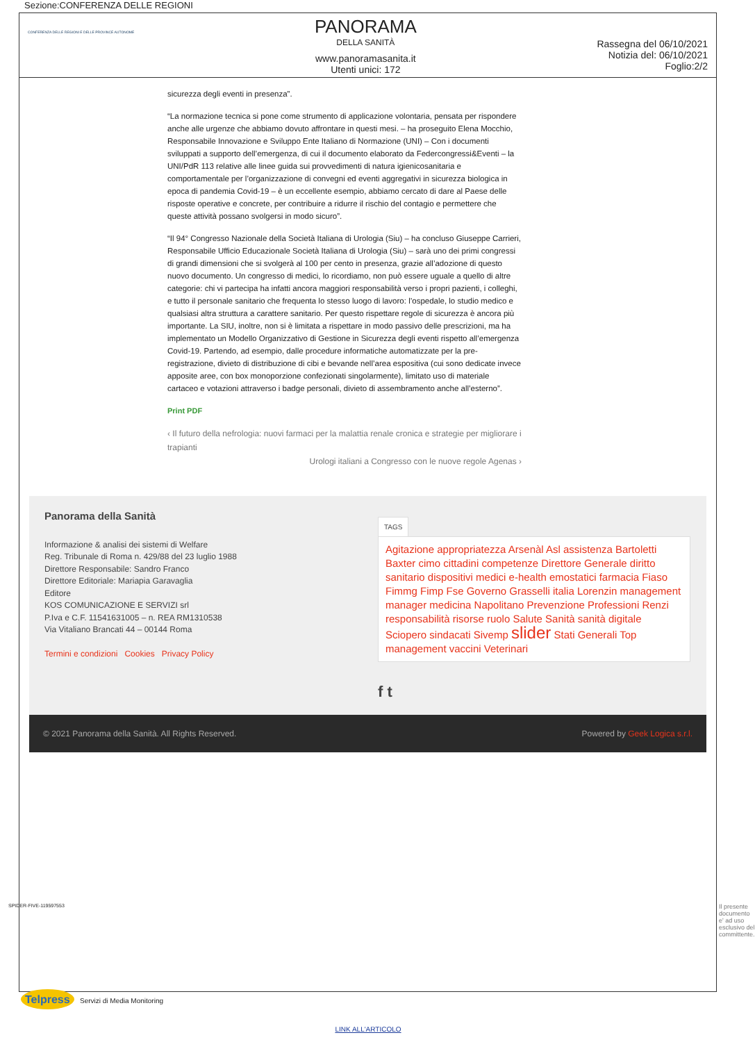Sezione:CONFERENZA DELLE REGIONI
CONFERENZA DELLE REGIONI E DELLE PROVINCE AUTONOME
PANORAMA
DELLA SANITÀ
www.panoramasanita.it
Utenti unici: 172
Rassegna del 06/10/2021
Notizia del: 06/10/2021
Foglio:2/2
sicurezza degli eventi in presenza”.
“La normazione tecnica si pone come strumento di applicazione volontaria, pensata per rispondere anche alle urgenze che abbiamo dovuto affrontare in questi mesi. – ha proseguito Elena Mocchio, Responsabile Innovazione e Sviluppo Ente Italiano di Normazione (UNI) – Con i documenti sviluppati a supporto dell’emergenza, di cui il documento elaborato da Federcongressi&Eventi – la UNI/PdR 113 relative alle linee guida sui provvedimenti di natura igienicosanitaria e comportamentale per l’organizzazione di convegni ed eventi aggregativi in sicurezza biologica in epoca di pandemia Covid-19 – è un eccellente esempio, abbiamo cercato di dare al Paese delle risposte operative e concrete, per contribuire a ridurre il rischio del contagio e permettere che queste attività possano svolgersi in modo sicuro”.
“Il 94° Congresso Nazionale della Società Italiana di Urologia (Siu) – ha concluso Giuseppe Carrieri, Responsabile Ufficio Educazionale Società Italiana di Urologia (Siu) – sarà uno dei primi congressi di grandi dimensioni che si svolgerà al 100 per cento in presenza, grazie all’adozione di questo nuovo documento. Un congresso di medici, lo ricordiamo, non può essere uguale a quello di altre categorie: chi vi partecipa ha infatti ancora maggiori responsabilità verso i propri pazienti, i colleghi, e tutto il personale sanitario che frequenta lo stesso luogo di lavoro: l’ospedale, lo studio medico e qualsiasi altra struttura a carattere sanitario. Per questo rispettare regole di sicurezza è ancora più importante. La SIU, inoltre, non si è limitata a rispettare in modo passivo delle prescrizioni, ma ha implementato un Modello Organizzativo di Gestione in Sicurezza degli eventi rispetto all’emergenza Covid-19. Partendo, ad esempio, dalle procedure informatiche automatizzate per la pre-registrazione, divieto di distribuzione di cibi e bevande nell’area espositiva (cui sono dedicate invece apposite aree, con box monoporzione confezionati singolarmente), limitato uso di materiale cartaceo e votazioni attraverso i badge personali, divieto di assembramento anche all’esterno”.
Print PDF
‹ Il futuro della nefrologia: nuovi farmaci per la malattia renale cronica e strategie per migliorare i trapianti
Urologi italiani a Congresso con le nuove regole Agenas ›
Panorama della Sanità
Informazione & analisi dei sistemi di Welfare
Reg. Tribunale di Roma n. 429/88 del 23 luglio 1988
Direttore Responsabile: Sandro Franco
Direttore Editoriale: Mariapia Garavaglia
Editore
KOS COMUNICAZIONE E SERVIZI srl
P.Iva e C.F. 11541631005 – n. REA RM1310538
Via Vitaliano Brancati 44 – 00144 Roma
Termini e condizioni Cookies Privacy Policy
TAGS
Agitazione appropriatezza Arsenàl Asl assistenza Bartoletti Baxter cimo cittadini competenze Direttore Generale diritto sanitario dispositivi medici e-health emostatici farmacia Fiaso Fimmg Fimp Fse Governo Grasselli italia Lorenzin management manager medicina Napolitano Prevenzione Professioni Renzi responsabilità risorse ruolo Salute Sanità sanità digitale Sciopero sindacati Sivemp slider Stati Generali Top management vaccini Veterinari
f t
© 2021 Panorama della Sanità. All Rights Reserved. Powered by Geek Logica s.r.l.
Telpress Servizi di Media Monitoring
LINK ALL'ARTICOLO
SPIDER-FIVE-119597553
Il presente documento e' ad uso esclusivo del committente.